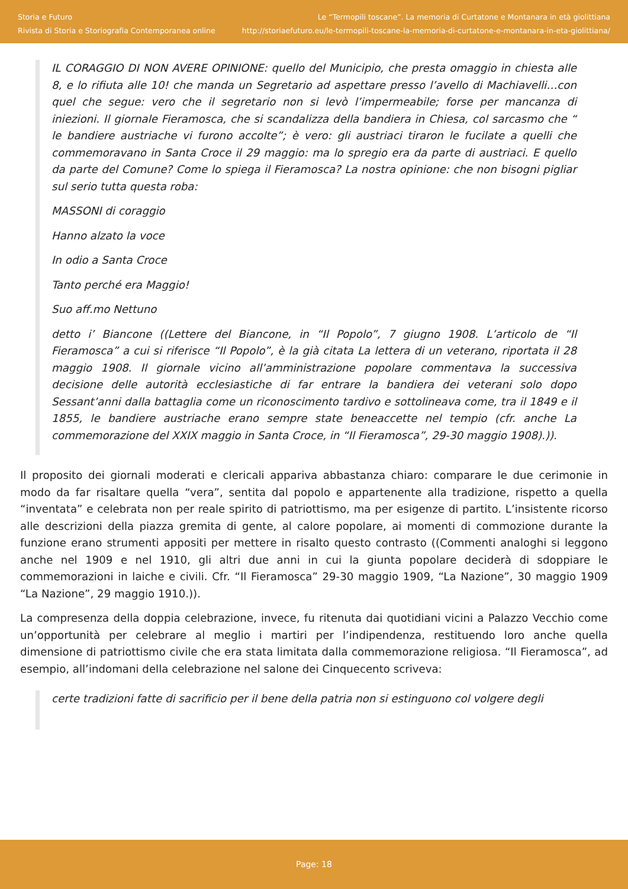Storia e Futuro
Rivista di Storia e Storiografia Contemporanea online
Le “Termopili toscane”. La memoria di Curtatone e Montanara in età giolittiana
http://storiaefuturo.eu/le-termopili-toscane-la-memoria-di-curtatone-e-montanara-in-eta-giolittiana/
IL CORAGGIO DI NON AVERE OPINIONE: quello del Municipio, che presta omaggio in chiesta alle 8, e lo rifiuta alle 10! che manda un Segretario ad aspettare presso l’avello di Machiavelli…con quel che segue: vero che il segretario non si levò l’impermeabile; forse per mancanza di iniezioni. Il giornale Fieramosca, che si scandalizza della bandiera in Chiesa, col sarcasmo che “ le bandiere austriache vi furono accolte”; è vero: gli austriaci tiraron le fucilate a quelli che commemoravano in Santa Croce il 29 maggio: ma lo spregio era da parte di austriaci. E quello da parte del Comune? Come lo spiega il Fieramosca? La nostra opinione: che non bisogni pigliar sul serio tutta questa roba:
MASSONI di coraggio
Hanno alzato la voce
In odio a Santa Croce
Tanto perché era Maggio!
Suo aff.mo Nettuno
detto i’ Biancone ((Lettere del Biancone, in “Il Popolo”, 7 giugno 1908. L’articolo de “Il Fieramosca” a cui si riferisce “Il Popolo”, è la già citata La lettera di un veterano, riportata il 28 maggio 1908. Il giornale vicino all’amministrazione popolare commentava la successiva decisione delle autorità ecclesiastiche di far entrare la bandiera dei veterani solo dopo Sessant’anni dalla battaglia come un riconoscimento tardivo e sottolineava come, tra il 1849 e il 1855, le bandiere austriache erano sempre state beneaccette nel tempio (cfr. anche La commemorazione del XXIX maggio in Santa Croce, in “Il Fieramosca”, 29-30 maggio 1908).)).
Il proposito dei giornali moderati e clericali appariva abbastanza chiaro: comparare le due cerimonie in modo da far risaltare quella “vera”, sentita dal popolo e appartenente alla tradizione, rispetto a quella “inventata” e celebrata non per reale spirito di patriottismo, ma per esigenze di partito. L’insistente ricorso alle descrizioni della piazza gremita di gente, al calore popolare, ai momenti di commozione durante la funzione erano strumenti appositi per mettere in risalto questo contrasto ((Commenti analoghi si leggono anche nel 1909 e nel 1910, gli altri due anni in cui la giunta popolare deciderà di sdoppiare le commemorazioni in laiche e civili. Cfr. “Il Fieramosca” 29-30 maggio 1909, “La Nazione”, 30 maggio 1909 “La Nazione”, 29 maggio 1910.)).
La compresenza della doppia celebrazione, invece, fu ritenuta dai quotidiani vicini a Palazzo Vecchio come un’opportunità per celebrare al meglio i martiri per l’indipendenza, restituendo loro anche quella dimensione di patriottismo civile che era stata limitata dalla commemorazione religiosa. “Il Fieramosca”, ad esempio, all’indomani della celebrazione nel salone dei Cinquecento scriveva:
certe tradizioni fatte di sacrificio per il bene della patria non si estinguono col volgere degli
Page: 18